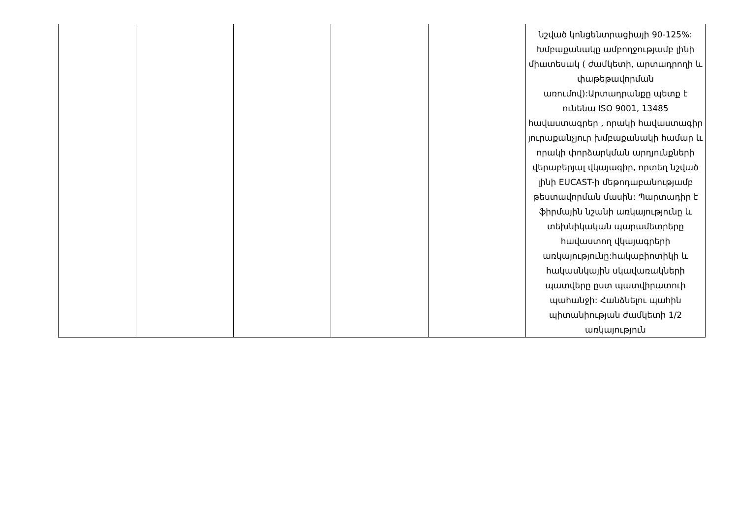| | | | | | նշված կոնցենտրացիայի 90-125%: Խմբաքանակը ամբողջությամբ լինի միատեսակ ( ժամկետի, արտադրողի և փաթեթավորման առումով):Արտադրանքը պետք է ունենա ISO 9001, 13485 հավաստագրեր , որակի հավաստագիր յուրաքանչյուր խմբաքանակի համար և որակի փորձարկման արդյունքների վերաբերյալ վկայագիր, որտեղ նշված լինի EUCAST-ի մեթոդաբանությամբ թեստավորման մասին: Պարտադիր է ֆիրմային նշանի առկայությունը և տեխնիկական պարամետրերը հավաստող վկայագրերի առկայությունը:հակաբիոտիկի և հակասնկային սկավառակների պատվերը ըստ պատվիրատուի պահանջի: Հանձնելու պահին պիտանիության ժամկետի 1/2 առկայություն |